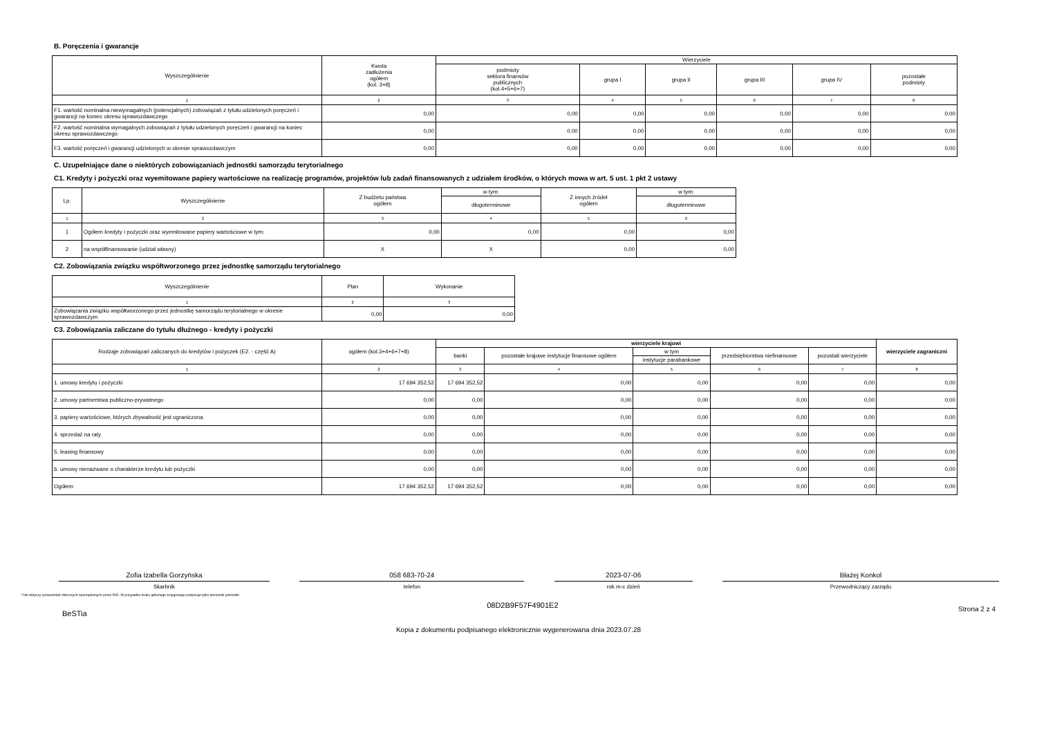B. Poręczenia i gwarancje
| Wyszczególnienie | Kwota zadłużenia ogółem (kol. 3+8) | Wierzyciele | | | | | |
| --- | --- | --- | --- | --- | --- | --- | --- |
| | | podmioty sektora finansów publicznych (kol.4+5+6+7) | grupa I | grupa II | grupa III | grupa IV | pozostałe podmioty |
| 1 | 2 | 3 | 4 | 5 | 6 | 7 | 8 |
| F1. wartość nominalna niewymagalnych (potencjalnych) zobowiązań z tytułu udzielonych poręczeń i gwarancji na koniec okresu sprawozdawczego | 0,00 | 0,00 | 0,00 | 0,00 | 0,00 | 0,00 | 0,00 |
| F2. wartość nominalna wymagalnych zobowiązań z tytułu udzielonych poręczeń i gwarancji na koniec okresu sprawozdawczego | 0,00 | 0,00 | 0,00 | 0,00 | 0,00 | 0,00 | 0,00 |
| F3. wartość poręczeń i gwarancji udzielonych w okresie sprawozdawczym | 0,00 | 0,00 | 0,00 | 0,00 | 0,00 | 0,00 | 0,00 |
C. Uzupełniające dane o niektórych zobowiązaniach jednostki samorządu terytorialnego
C1. Kredyty i pożyczki oraz wyemitowane papiery wartościowe na realizację programów, projektów lub zadań finansowanych z udziałem środków, o których mowa w art. 5 ust. 1 pkt 2 ustawy
| Lp. | Wyszczególnienie | Z budżetu państwa ogółem | w tym: | Z innych źródeł ogółem | w tym: |
| --- | --- | --- | --- | --- | --- |
| | | | długoterminowe | | długoterminowe |
| 1 | 2 | 3 | 4 | 5 | 6 |
| 1 | Ogółem kredyty i pożyczki oraz wyemitowane papiery wartościowe w tym: | 0,00 | 0,00 | 0,00 | 0,00 |
| 2 | na współfinansowanie (udział własny) | X | X | 0,00 | 0,00 |
C2. Zobowiązania związku współtworzonego przez jednostkę samorządu terytorialnego
| Wyszczególnienie | Plan | Wykonanie |
| --- | --- | --- |
| 1 | 2 | 3 |
| Zobowiązania związku współtworzonego przez jednostkę samorządu terytorialnego w okresie sprawozdawczym | 0,00 | 0,00 |
C3. Zobowiązania zaliczane do tytułu dłużnego - kredyty i pożyczki
| Rodzaje zobowiązań zaliczanych do kredytów i pożyczek (E2. - część A) | ogółem (kol.3+4+6+7+8) | wierzyciele krajowi | | | | | wierzyciele zagraniczni |
| --- | --- | --- | --- | --- | --- | --- | --- |
| | | banki | pozostałe krajowe instytucje finansowe ogółem | w tym | przedsiębiorstwa niefinansowe | pozostali wierzyciele | |
| | | | | instytucje parabankowe | | | |
| 1 | 2 | 3 | 4 | 5 | 6 | 7 | 8 |
| 1. umowy kredytu i pożyczki | 17 694 352,52 | 17 694 352,52 | 0,00 | 0,00 | 0,00 | 0,00 | 0,00 |
| 2. umowy partnerstwa publiczno-prywatnego | 0,00 | 0,00 | 0,00 | 0,00 | 0,00 | 0,00 | 0,00 |
| 3. papiery wartościowe, których zbywalność jest ograniczona | 0,00 | 0,00 | 0,00 | 0,00 | 0,00 | 0,00 | 0,00 |
| 4. sprzedaż na raty | 0,00 | 0,00 | 0,00 | 0,00 | 0,00 | 0,00 | 0,00 |
| 5. leasing finansowy | 0,00 | 0,00 | 0,00 | 0,00 | 0,00 | 0,00 | 0,00 |
| 6. umowy nienazwane o charakterze kredytu lub pożyczki | 0,00 | 0,00 | 0,00 | 0,00 | 0,00 | 0,00 | 0,00 |
| Ogółem | 17 694 352,52 | 17 694 352,52 | 0,00 | 0,00 | 0,00 | 0,00 | 0,00 |
Zofia Izabella Gorzyńska 058 683-70-24 2023-07-06 Błażej Konkol
Skarbnik telefon rok m-c dzień Przewodniczący zarządu
* Nie dotyczy sprawozdań zbiorczych sporządzanych przez RIO. W przypadku braku głównego księgowego podpisuje tylko kierownik jednostki.
BeSTia 08D2B9F57F4901E2 Strona 2 z 4
Kopia z dokumentu podpisanego elektronicznie wygenerowana dnia 2023.07.28